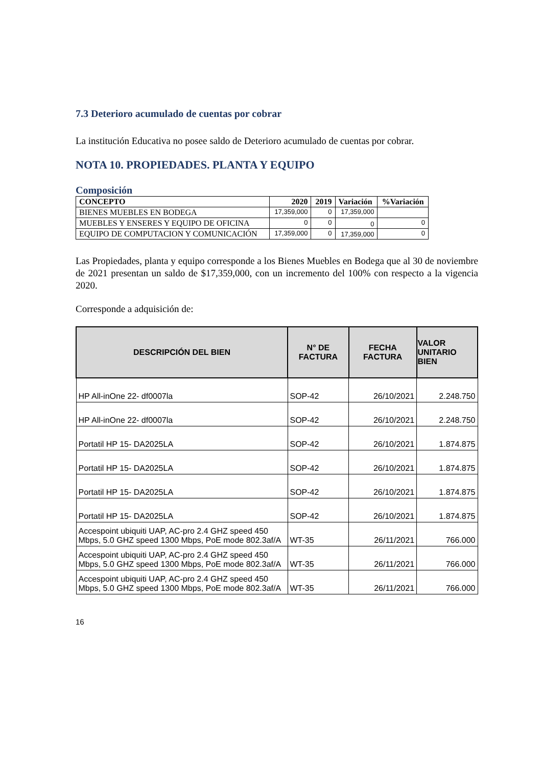7.3 Deterioro acumulado de cuentas por cobrar
La institución Educativa no posee saldo de Deterioro acumulado de cuentas por cobrar.
NOTA 10. PROPIEDADES. PLANTA Y EQUIPO
Composición
| CONCEPTO | 2020 | 2019 | Variación | %Variación |
| --- | --- | --- | --- | --- |
| BIENES MUEBLES EN BODEGA | 17,359,000 | 0 | 17,359,000 | |
| MUEBLES Y ENSERES Y EQUIPO DE OFICINA | 0 | 0 | 0 | 0 |
| EQUIPO DE COMPUTACION Y COMUNICACIÓN | 17,359,000 | 0 | 17,359,000 | 0 |
Las Propiedades, planta y equipo corresponde a los Bienes Muebles en Bodega que al 30 de noviembre de 2021 presentan un saldo de $17,359,000, con un incremento del 100% con respecto a la vigencia 2020.
Corresponde a adquisición de:
| DESCRIPCIÓN DEL BIEN | N° DE FACTURA | FECHA FACTURA | VALOR UNITARIO BIEN |
| --- | --- | --- | --- |
| HP All-inOne 22- df0007la | SOP-42 | 26/10/2021 | 2.248.750 |
| HP All-inOne 22- df0007la | SOP-42 | 26/10/2021 | 2.248.750 |
| Portatil HP 15- DA2025LA | SOP-42 | 26/10/2021 | 1.874.875 |
| Portatil HP 15- DA2025LA | SOP-42 | 26/10/2021 | 1.874.875 |
| Portatil HP 15- DA2025LA | SOP-42 | 26/10/2021 | 1.874.875 |
| Portatil HP 15- DA2025LA | SOP-42 | 26/10/2021 | 1.874.875 |
| Accespoint ubiquiti UAP, AC-pro 2.4 GHZ speed 450 Mbps, 5.0 GHZ speed 1300 Mbps, PoE mode 802.3af/A | WT-35 | 26/11/2021 | 766.000 |
| Accespoint ubiquiti UAP, AC-pro 2.4 GHZ speed 450 Mbps, 5.0 GHZ speed 1300 Mbps, PoE mode 802.3af/A | WT-35 | 26/11/2021 | 766.000 |
| Accespoint ubiquiti UAP, AC-pro 2.4 GHZ speed 450 Mbps, 5.0 GHZ speed 1300 Mbps, PoE mode 802.3af/A | WT-35 | 26/11/2021 | 766.000 |
16